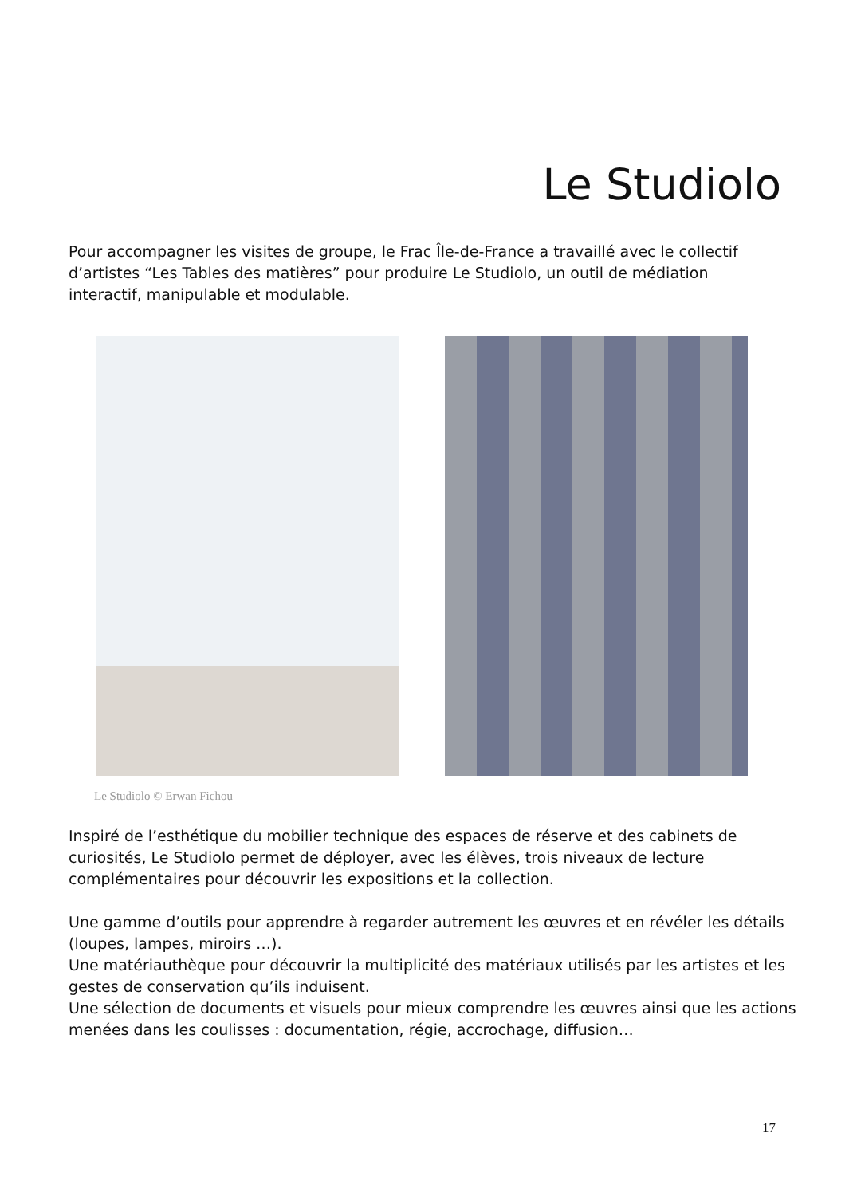Le Studiolo
Pour accompagner les visites de groupe, le Frac Île-de-France a travaillé avec le collectif d’artistes “Les Tables des matières” pour produire Le Studiolo, un outil de médiation interactif, manipulable et modulable.
Le Studiolo © Erwan Fichou
Inspiré de l’esthétique du mobilier technique des espaces de réserve et des cabinets de curiosités, Le Studiolo permet de déployer, avec les élèves, trois niveaux de lecture complémentaires pour découvrir les expositions et la collection.
Une gamme d’outils pour apprendre à regarder autrement les œuvres et en révéler les détails (loupes, lampes, miroirs …).
Une matériauthèque pour découvrir la multiplicité des matériaux utilisés par les artistes et les gestes de conservation qu’ils induisent.
Une sélection de documents et visuels pour mieux comprendre les œuvres ainsi que les actions menées dans les coulisses : documentation, régie, accrochage, diffusion…
17